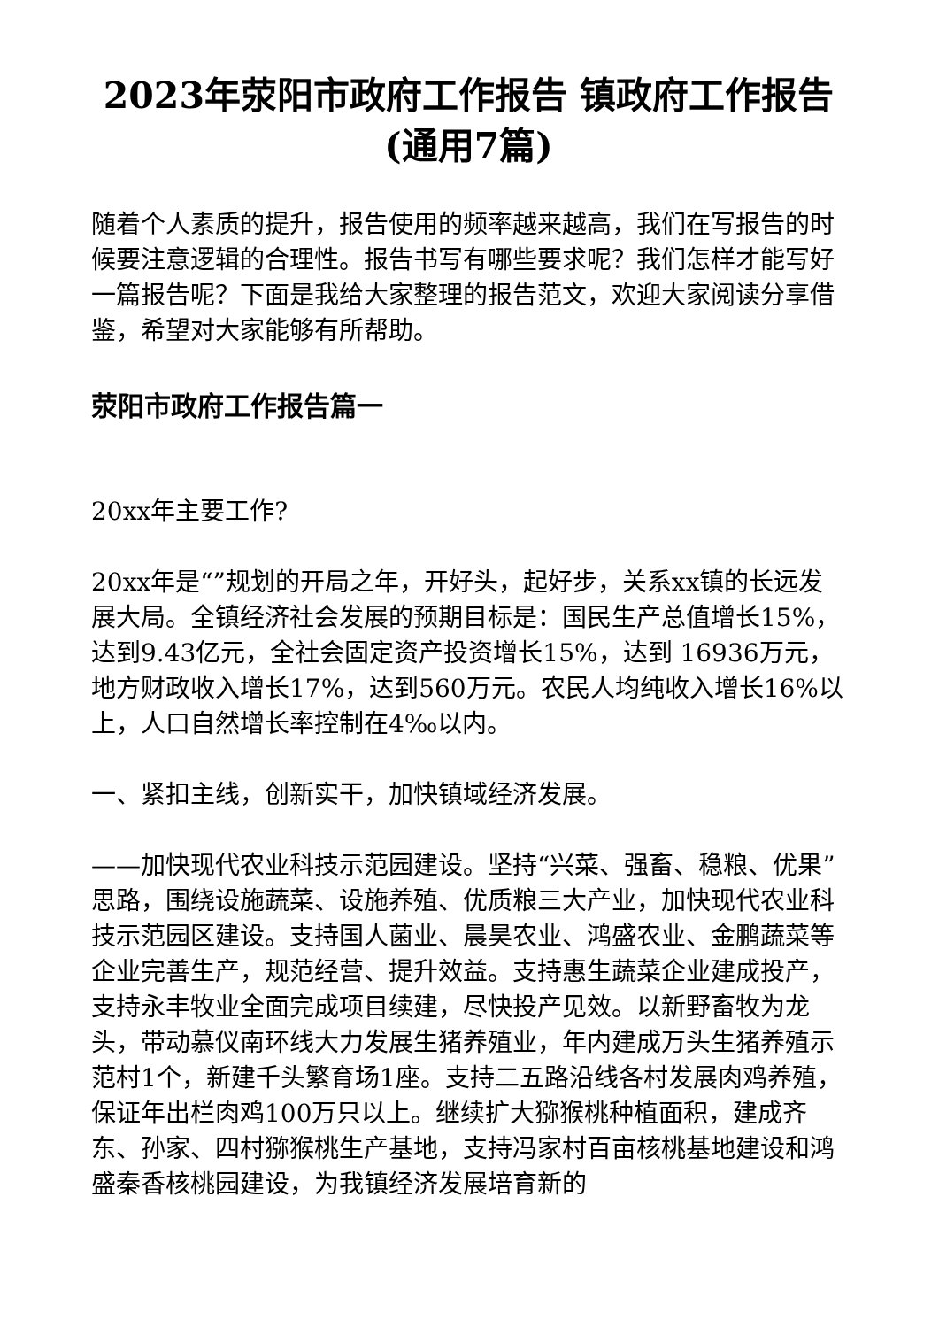2023年荥阳市政府工作报告 镇政府工作报告(通用7篇)
随着个人素质的提升，报告使用的频率越来越高，我们在写报告的时候要注意逻辑的合理性。报告书写有哪些要求呢？我们怎样才能写好一篇报告呢？下面是我给大家整理的报告范文，欢迎大家阅读分享借鉴，希望对大家能够有所帮助。
荥阳市政府工作报告篇一
20xx年主要工作?
20xx年是“”规划的开局之年，开好头，起好步，关系xx镇的长远发展大局。全镇经济社会发展的预期目标是：国民生产总值增长15%，达到9.43亿元，全社会固定资产投资增长15%，达到 16936万元，地方财政收入增长17%，达到560万元。农民人均纯收入增长16%以上，人口自然增长率控制在4‰以内。
一、紧扣主线，创新实干，加快镇域经济发展。
——加快现代农业科技示范园建设。坚持“兴菜、强畜、稳粮、优果”思路，围绕设施蔬菜、设施养殖、优质粮三大产业，加快现代农业科技示范园区建设。支持国人菌业、晨昊农业、鸿盛农业、金鹏蔬菜等企业完善生产，规范经营、提升效益。支持惠生蔬菜企业建成投产，支持永丰牧业全面完成项目续建，尽快投产见效。以新野畜牧为龙头，带动慕仪南环线大力发展生猪养殖业，年内建成万头生猪养殖示范村1个，新建千头繁育场1座。支持二五路沿线各村发展肉鸡养殖，保证年出栏肉鸡100万只以上。继续扩大猕猴桃种植面积，建成齐东、孙家、四村猕猴桃生产基地，支持冯家村百亩核桃基地建设和鸿盛秦香核桃园建设，为我镇经济发展培育新的